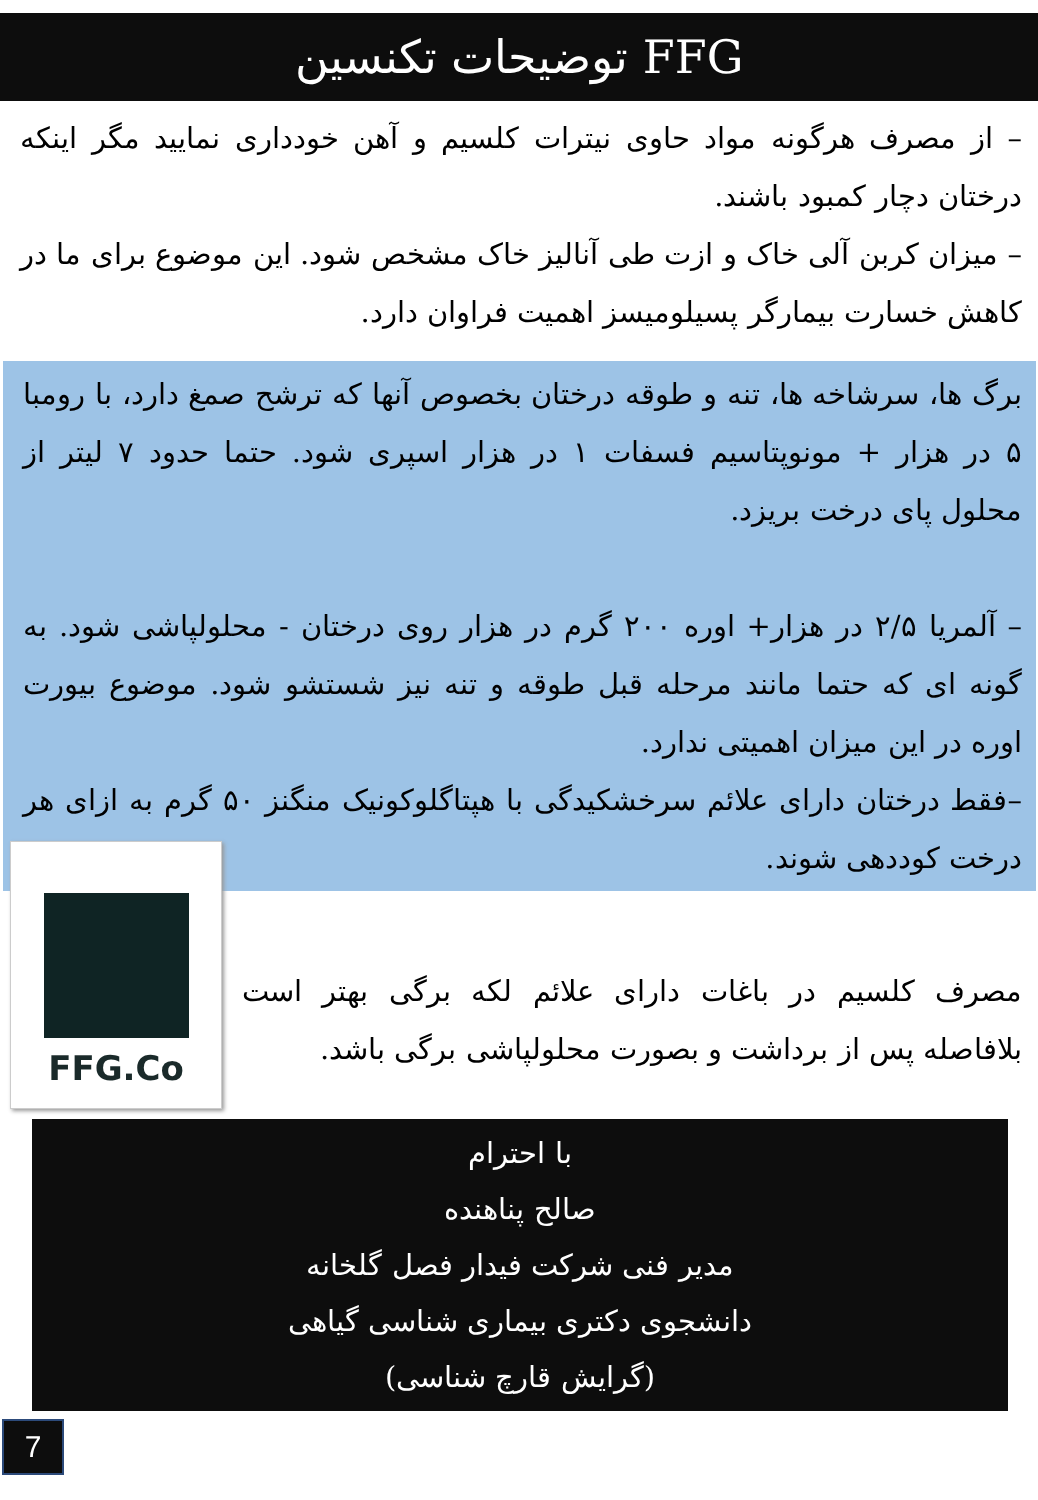توضیحات تکنسین FFG
– از مصرف هرگونه مواد حاوی نیترات کلسیم و آهن خودداری نمایید مگر اینکه درختان دچار کمبود باشند.
– میزان کربن آلی خاک و ازت طی آنالیز خاک مشخص شود. این موضوع برای ما در کاهش خسارت بیمارگر پسیلومیسز اهمیت فراوان دارد.
برگ ها، سرشاخه ها، تنه و طوقه درختان بخصوص آنها که ترشح صمغ دارد، با رومبا ۵ در هزار + مونوپتاسیم فسفات ۱ در هزار اسپری شود. حتما حدود ۷ لیتر از محلول پای درخت بریزد.
– آلمریا ۲/۵ در هزار+ اوره ۲۰۰ گرم در هزار روی درختان - محلولپاشی شود. به گونه ای که حتما مانند مرحله قبل طوقه و تنه نیز شستشو شود. موضوع بیورت اوره در این میزان اهمیتی ندارد.
–فقط درختان دارای علائم سرخشکیدگی با هپتاگلوکونیک منگنز ۵۰ گرم به ازای هر درخت کوددهی شوند.
مصرف کلسیم در باغات دارای علائم لکه برگی بهتر است بلافاصله پس از برداشت و بصورت محلولپاشی برگی باشد.
FFG.Co
با احترام
صالح پناهنده
مدیر فنی شرکت فیدار فصل گلخانه
دانشجوی دکتری بیماری شناسی گیاهی
(گرایش قارچ شناسی)
7